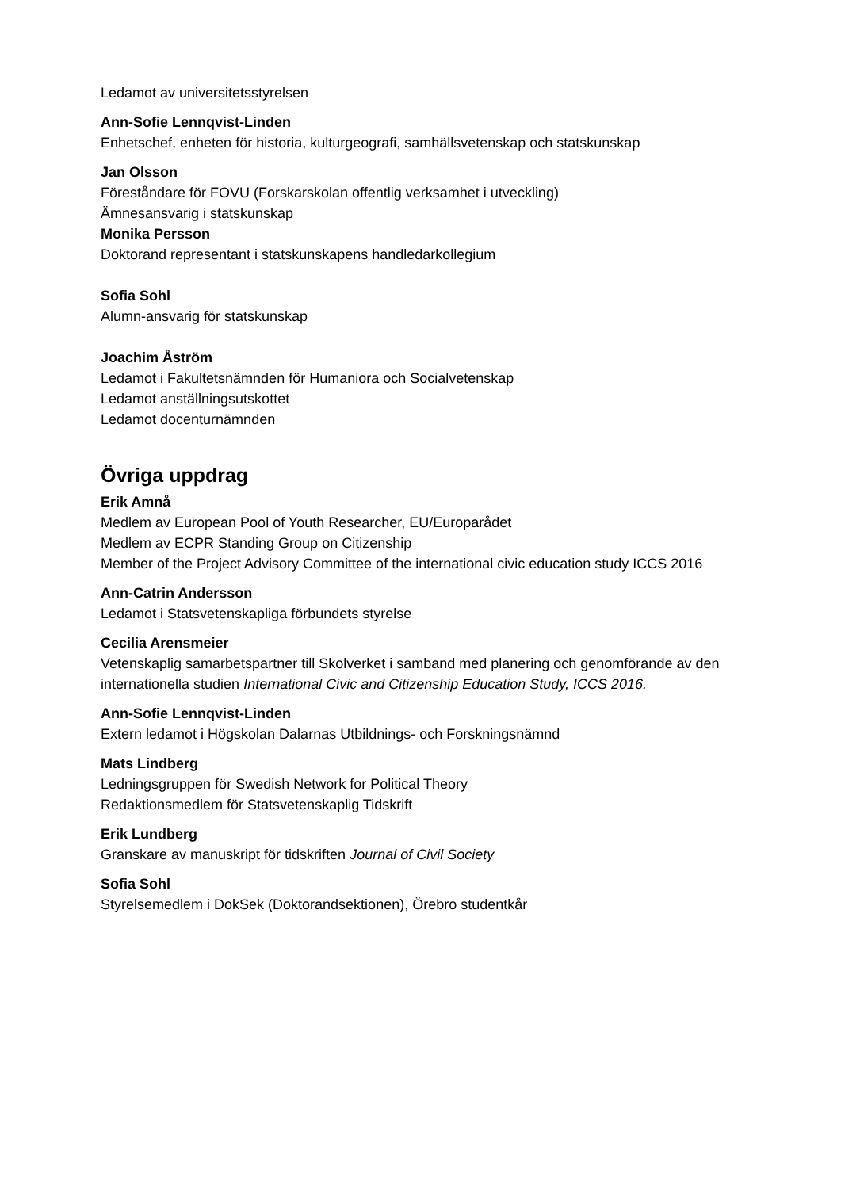Ledamot av universitetsstyrelsen
Ann-Sofie Lennqvist-Linden
Enhetschef, enheten för historia, kulturgeografi, samhällsvetenskap och statskunskap
Jan Olsson
Föreståndare för FOVU (Forskarskolan offentlig verksamhet i utveckling)
Ämnesansvarig i statskunskap
Monika Persson
Doktorand representant i statskunskapens handledarkollegium
Sofia Sohl
Alumn-ansvarig för statskunskap
Joachim Åström
Ledamot i Fakultetsnämnden för Humaniora och Socialvetenskap
Ledamot anställningsutskottet
Ledamot docenturnämnden
Övriga uppdrag
Erik Amnå
Medlem av European Pool of Youth Researcher, EU/Europarådet
Medlem av ECPR Standing Group on Citizenship
Member of the Project Advisory Committee of the international civic education study ICCS 2016
Ann-Catrin Andersson
Ledamot i Statsvetenskapliga förbundets styrelse
Cecilia Arensmeier
Vetenskaplig samarbetspartner till Skolverket i samband med planering och genomförande av den internationella studien International Civic and Citizenship Education Study, ICCS 2016.
Ann-Sofie Lennqvist-Linden
Extern ledamot i Högskolan Dalarnas Utbildnings- och Forskningsnämnd
Mats Lindberg
Ledningsgruppen för Swedish Network for Political Theory
Redaktionsmedlem för Statsvetenskaplig Tidskrift
Erik Lundberg
Granskare av manuskript för tidskriften Journal of Civil Society
Sofia Sohl
Styrelsemedlem i DokSek (Doktorandsektionen), Örebro studentkår